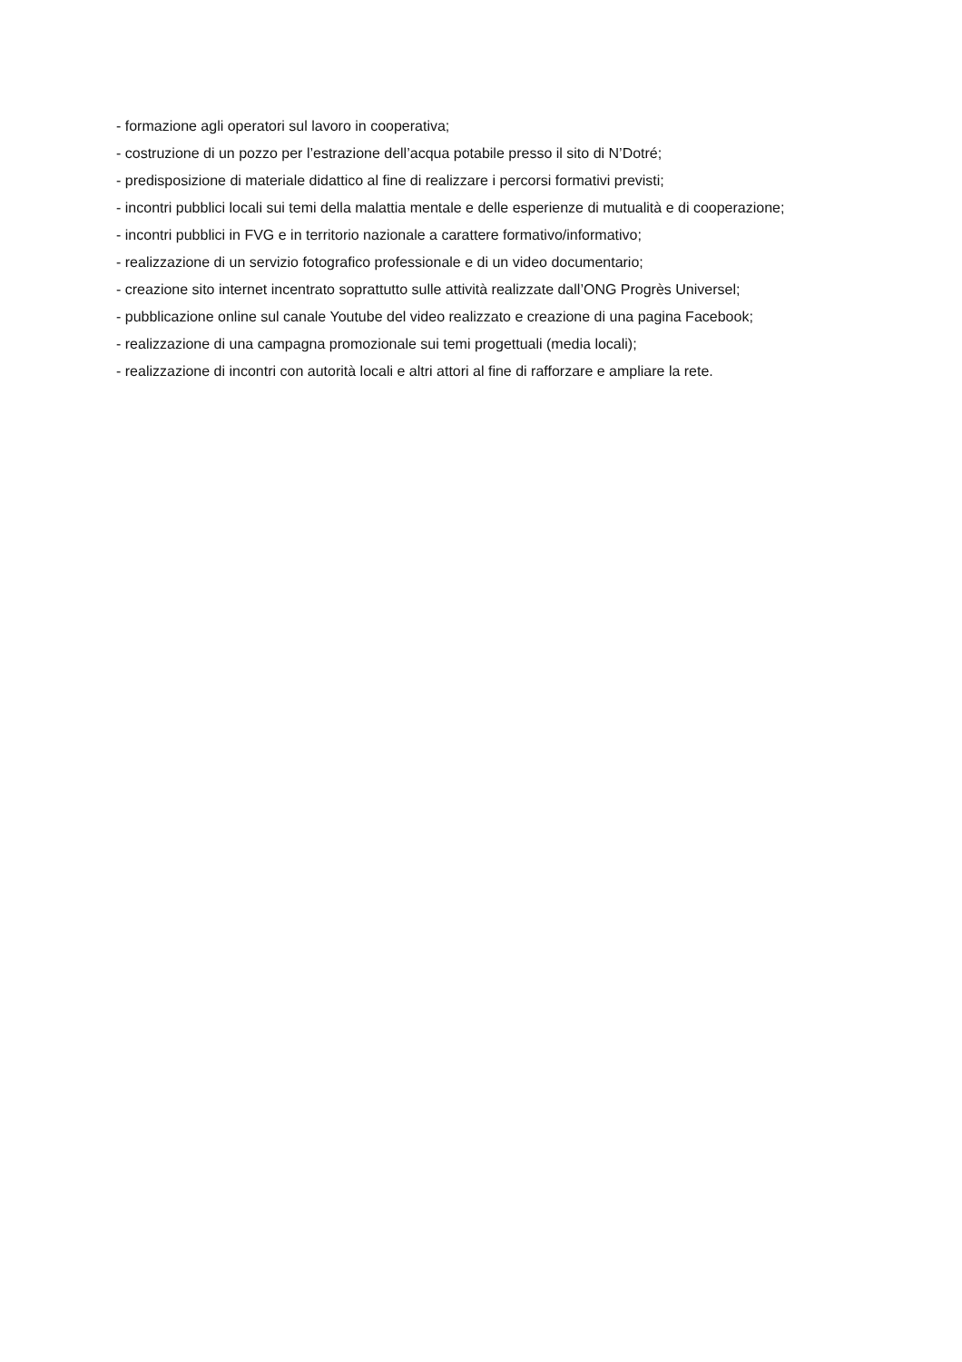- formazione agli operatori sul lavoro in cooperativa;
- costruzione di un pozzo per l’estrazione dell’acqua potabile presso il sito di N’Dotré;
- predisposizione di materiale didattico al fine di realizzare i percorsi formativi previsti;
- incontri pubblici locali sui temi della malattia mentale e delle esperienze di mutualità e di cooperazione;
- incontri pubblici in FVG e in territorio nazionale a carattere formativo/informativo;
- realizzazione di un servizio fotografico professionale e di un video documentario;
- creazione sito internet incentrato soprattutto sulle attività realizzate dall’ONG Progrès Universel;
- pubblicazione online sul canale Youtube del video realizzato e creazione di una pagina Facebook;
- realizzazione di una campagna promozionale sui temi progettuali (media locali);
- realizzazione di incontri con autorità locali e altri attori al fine di rafforzare e ampliare la rete.